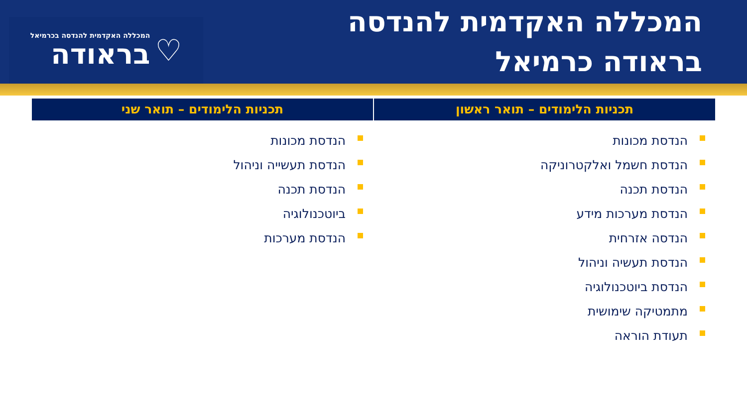המכללה האקדמית להנדסה
בראודה כרמיאל
♡
המכללה האקדמית להנדסה בכרמיאל
בראודה
תכניות הלימודים – תואר ראשון
הנדסת מכונות
הנדסת חשמל ואלקטרוניקה
הנדסת תכנה
הנדסת מערכות מידע
הנדסה אזרחית
הנדסת תעשיה וניהול
הנדסת ביוטכנולוגיה
מתמטיקה שימושית
תעודת הוראה
תכניות הלימודים – תואר שני
הנדסת מכונות
הנדסת תעשייה וניהול
הנדסת תכנה
ביוטכנולוגיה
הנדסת מערכות